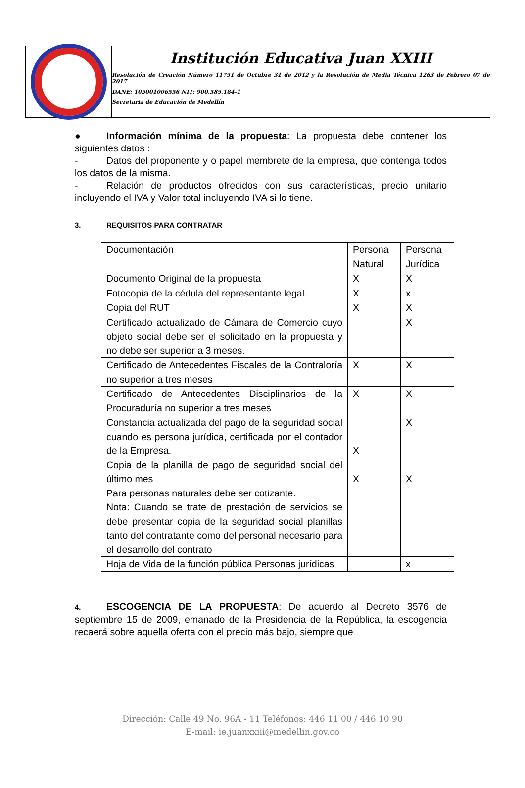Institución Educativa Juan XXIII
Resolución de Creación Número 11751 de Octubre 31 de 2012 y la Resolución de Media Técnica 1263 de Febrero 07 de 2017
DANE: 105001006556 NIT: 900.585.184-1
Secretaria de Educación de Medellín
● Información mínima de la propuesta: La propuesta debe contener los siguientes datos :
- Datos del proponente y o papel membrete de la empresa, que contenga todos los datos de la misma.
- Relación de productos ofrecidos con sus características, precio unitario incluyendo el IVA y Valor total incluyendo IVA si lo tiene.
3. REQUISITOS PARA CONTRATAR
| Documentación | Persona Natural | Persona Jurídica |
| Documento Original de la propuesta | X | X |
| Fotocopia de la cédula del representante legal. | X | x |
| Copia del RUT | X | X |
| Certificado actualizado de Cámara de Comercio cuyo objeto social debe ser el solicitado en la propuesta y no debe ser superior a 3 meses. | | X |
| Certificado de Antecedentes Fiscales de la Contraloría no superior a tres meses | X | X |
| Certificado de Antecedentes Disciplinarios de la Procuraduría no superior a tres meses | X | X |
| Constancia actualizada del pago de la seguridad social cuando es persona jurídica, certificada por el contador de la Empresa. Copia de la planilla de pago de seguridad social del último mes Para personas naturales debe ser cotizante. Nota: Cuando se trate de prestación de servicios se debe presentar copia de la seguridad social planillas tanto del contratante como del personal necesario para el desarrollo del contrato | X X | X X |
| Hoja de Vida de la función pública Personas jurídicas | | x |
4. ESCOGENCIA DE LA PROPUESTA: De acuerdo al Decreto 3576 de septiembre 15 de 2009, emanado de la Presidencia de la República, la escogencia recaerá sobre aquella oferta con el precio más bajo, siempre que
Dirección: Calle 49 No. 96A - 11 Teléfonos: 446 11 00 / 446 10 90
E-mail: ie.juanxxiii@medellin.gov.co